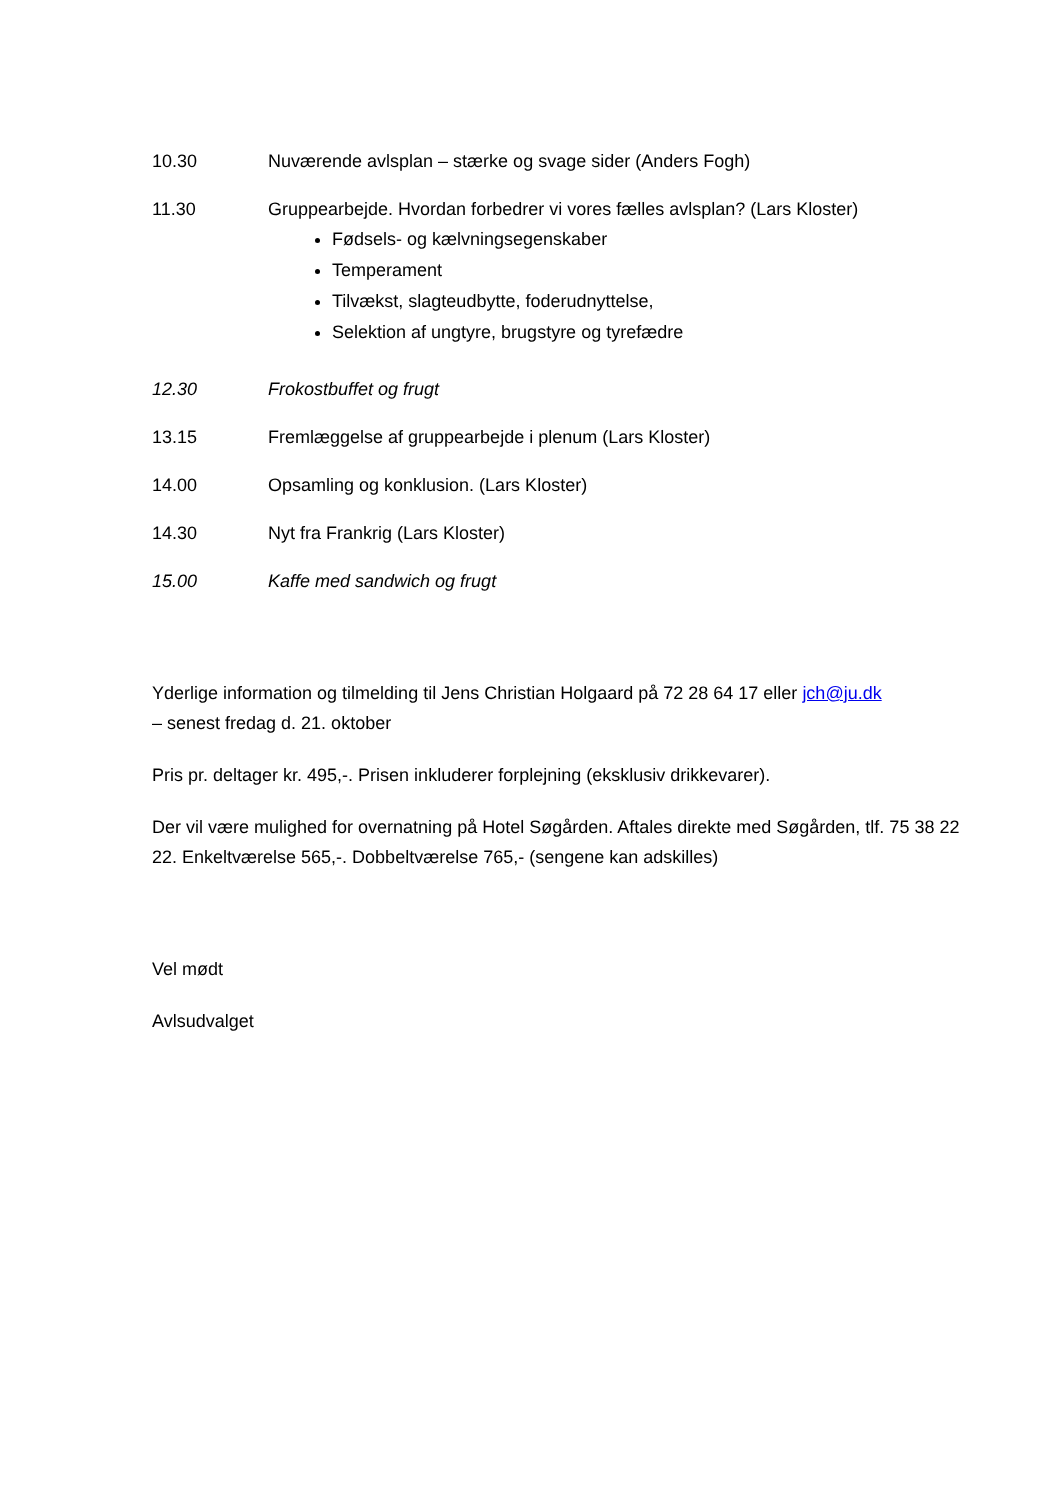10.30 Nuværende avlsplan – stærke og svage sider (Anders Fogh)
11.30 Gruppearbejde. Hvordan forbedrer vi vores fælles avlsplan? (Lars Kloster)
Fødsels- og kælvningsegenskaber
Temperament
Tilvækst, slagteudbytte, foderudnyttelse,
Selektion af ungtyre, brugstyre og tyrefædre
12.30 Frokostbuffet og frugt
13.15 Fremlæggelse af gruppearbejde i plenum (Lars Kloster)
14.00 Opsamling og konklusion. (Lars Kloster)
14.30 Nyt fra Frankrig (Lars Kloster)
15.00 Kaffe med sandwich og frugt
Yderlige information og tilmelding til Jens Christian Holgaard på 72 28 64 17 eller jch@ju.dk
– senest fredag d. 21. oktober
Pris pr. deltager kr. 495,-. Prisen inkluderer forplejning (eksklusiv drikkevarer).
Der vil være mulighed for overnatning på Hotel Søgården. Aftales direkte med Søgården, tlf. 75 38 22 22. Enkeltværelse 565,-. Dobbeltværelse 765,- (sengene kan adskilles)
Vel mødt
Avlsudvalget